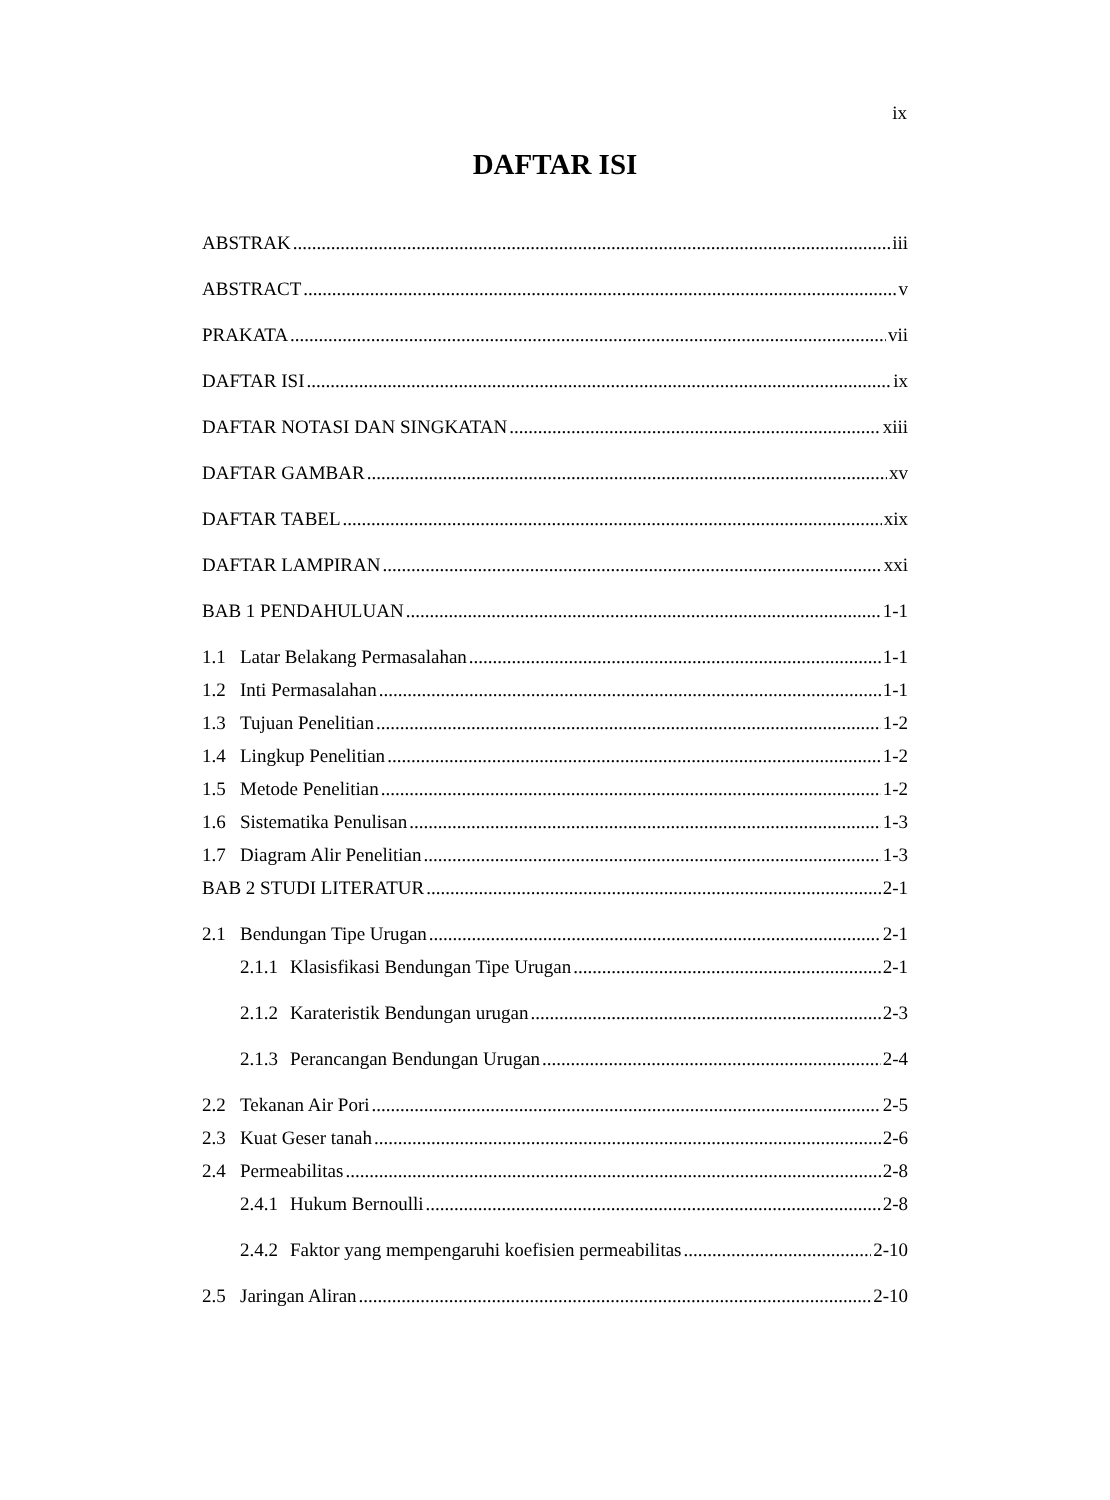ix
DAFTAR ISI
ABSTRAK iii
ABSTRACT v
PRAKATA vii
DAFTAR ISI ix
DAFTAR NOTASI DAN SINGKATAN xiii
DAFTAR GAMBAR xv
DAFTAR TABEL xix
DAFTAR LAMPIRAN xxi
BAB 1 PENDAHULUAN 1-1
1.1 Latar Belakang Permasalahan 1-1
1.2 Inti Permasalahan 1-1
1.3 Tujuan Penelitian 1-2
1.4 Lingkup Penelitian 1-2
1.5 Metode Penelitian 1-2
1.6 Sistematika Penulisan 1-3
1.7 Diagram Alir Penelitian 1-3
BAB 2 STUDI LITERATUR 2-1
2.1 Bendungan Tipe Urugan 2-1
2.1.1 Klasisfikasi Bendungan Tipe Urugan 2-1
2.1.2 Karateristik Bendungan urugan 2-3
2.1.3 Perancangan Bendungan Urugan 2-4
2.2 Tekanan Air Pori 2-5
2.3 Kuat Geser tanah 2-6
2.4 Permeabilitas 2-8
2.4.1 Hukum Bernoulli 2-8
2.4.2 Faktor yang mempengaruhi koefisien permeabilitas 2-10
2.5 Jaringan Aliran 2-10